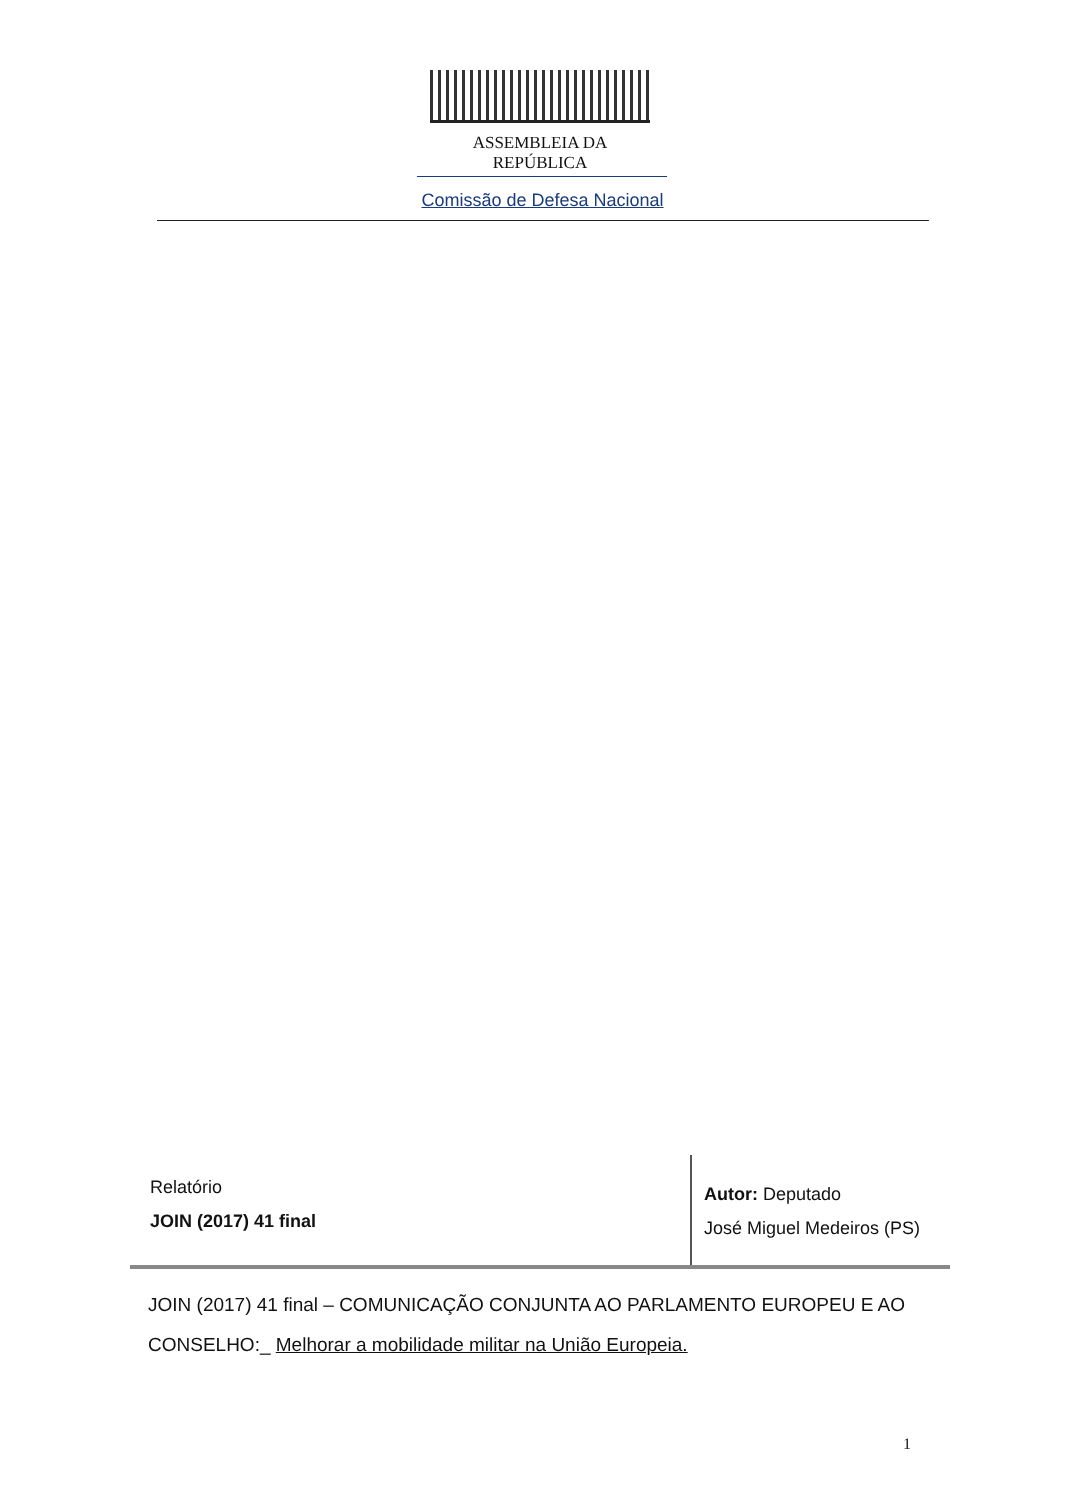ASSEMBLEIA DA REPÚBLICA
Comissão de Defesa Nacional
Relatório
JOIN (2017) 41 final
Autor: Deputado
José Miguel Medeiros (PS)
JOIN (2017) 41 final – COMUNICAÇÃO CONJUNTA AO PARLAMENTO EUROPEU E AO CONSELHO:_ Melhorar a mobilidade militar na União Europeia.
1